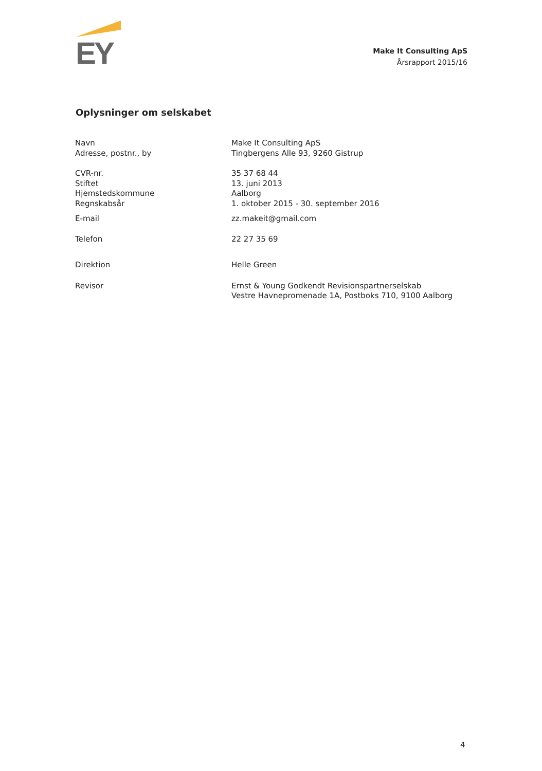EY
Make It Consulting ApS
Årsrapport 2015/16
Oplysninger om selskabet
| Navn | Make It Consulting ApS |
| Adresse, postnr., by | Tingbergens Alle 93, 9260 Gistrup |
| CVR-nr. | 35 37 68 44 |
| Stiftet | 13. juni 2013 |
| Hjemstedskommune | Aalborg |
| Regnskabsår | 1. oktober 2015 - 30. september 2016 |
| E-mail | zz.makeit@gmail.com |
| Telefon | 22 27 35 69 |
| Direktion | Helle Green |
| Revisor | Ernst & Young Godkendt Revisionspartnerselskab Vestre Havnepromenade 1A, Postboks 710, 9100 Aalborg |
4